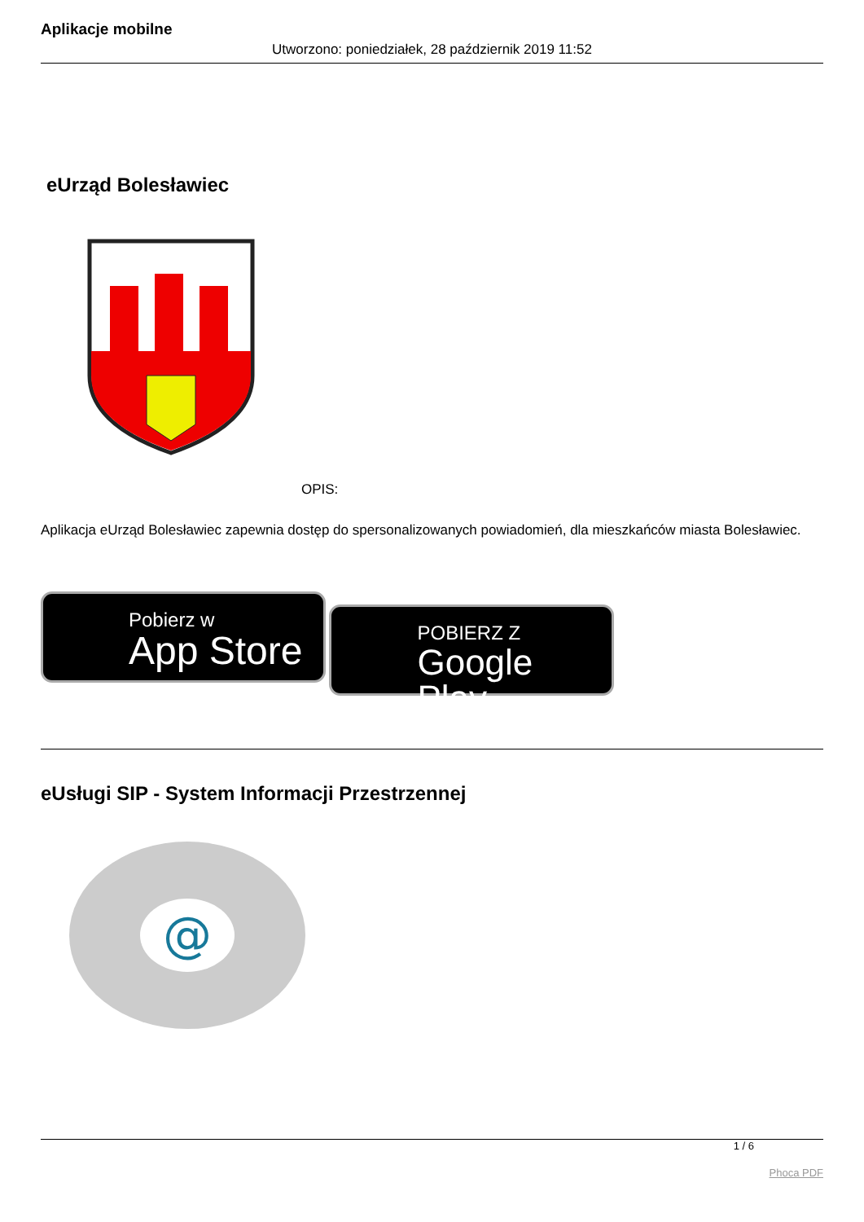Aplikacje mobilne
Utworzono: poniedziałek, 28 październik 2019 11:52
eUrząd Bolesławiec
OPIS:
Aplikacja eUrząd Bolesławiec zapewnia dostęp do spersonalizowanych powiadomień, dla mieszkańców miasta Bolesławiec.
Pobierz w
App Store
POBIERZ Z
Google Play
eUsługi SIP - System Informacji Przestrzennej
@
1 / 6
Phoca PDF